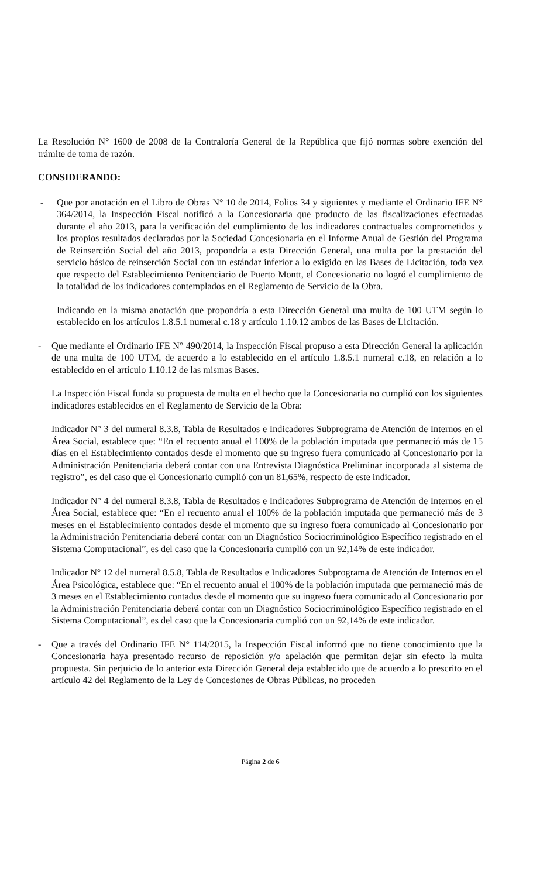La Resolución N° 1600 de 2008 de la Contraloría General de la República que fijó normas sobre exención del trámite de toma de razón.
CONSIDERANDO:
- Que por anotación en el Libro de Obras N° 10 de 2014, Folios 34 y siguientes y mediante el Ordinario IFE N° 364/2014, la Inspección Fiscal notificó a la Concesionaria que producto de las fiscalizaciones efectuadas durante el año 2013, para la verificación del cumplimiento de los indicadores contractuales comprometidos y los propios resultados declarados por la Sociedad Concesionaria en el Informe Anual de Gestión del Programa de Reinserción Social del año 2013, propondría a esta Dirección General, una multa por la prestación del servicio básico de reinserción Social con un estándar inferior a lo exigido en las Bases de Licitación, toda vez que respecto del Establecimiento Penitenciario de Puerto Montt, el Concesionario no logró el cumplimiento de la totalidad de los indicadores contemplados en el Reglamento de Servicio de la Obra.
Indicando en la misma anotación que propondría a esta Dirección General una multa de 100 UTM según lo establecido en los artículos 1.8.5.1 numeral c.18 y artículo 1.10.12 ambos de las Bases de Licitación.
- Que mediante el Ordinario IFE N° 490/2014, la Inspección Fiscal propuso a esta Dirección General la aplicación de una multa de 100 UTM, de acuerdo a lo establecido en el artículo 1.8.5.1 numeral c.18, en relación a lo establecido en el artículo 1.10.12 de las mismas Bases.
La Inspección Fiscal funda su propuesta de multa en el hecho que la Concesionaria no cumplió con los siguientes indicadores establecidos en el Reglamento de Servicio de la Obra:
Indicador N° 3 del numeral 8.3.8, Tabla de Resultados e Indicadores Subprograma de Atención de Internos en el Área Social, establece que: “En el recuento anual el 100% de la población imputada que permaneció más de 15 días en el Establecimiento contados desde el momento que su ingreso fuera comunicado al Concesionario por la Administración Penitenciaria deberá contar con una Entrevista Diagnóstica Preliminar incorporada al sistema de registro”, es del caso que el Concesionario cumplió con un 81,65%, respecto de este indicador.
Indicador N° 4 del numeral 8.3.8, Tabla de Resultados e Indicadores Subprograma de Atención de Internos en el Área Social, establece que: “En el recuento anual el 100% de la población imputada que permaneció más de 3 meses en el Establecimiento contados desde el momento que su ingreso fuera comunicado al Concesionario por la Administración Penitenciaria deberá contar con un Diagnóstico Sociocriminológico Específico registrado en el Sistema Computacional”, es del caso que la Concesionaria cumplió con un 92,14% de este indicador.
Indicador N° 12 del numeral 8.5.8, Tabla de Resultados e Indicadores Subprograma de Atención de Internos en el Área Psicológica, establece que: “En el recuento anual el 100% de la población imputada que permaneció más de 3 meses en el Establecimiento contados desde el momento que su ingreso fuera comunicado al Concesionario por la Administración Penitenciaria deberá contar con un Diagnóstico Sociocriminológico Específico registrado en el Sistema Computacional”, es del caso que la Concesionaria cumplió con un 92,14% de este indicador.
- Que a través del Ordinario IFE N° 114/2015, la Inspección Fiscal informó que no tiene conocimiento que la Concesionaria haya presentado recurso de reposición y/o apelación que permitan dejar sin efecto la multa propuesta. Sin perjuicio de lo anterior esta Dirección General deja establecido que de acuerdo a lo prescrito en el artículo 42 del Reglamento de la Ley de Concesiones de Obras Públicas, no proceden
Página 2 de 6